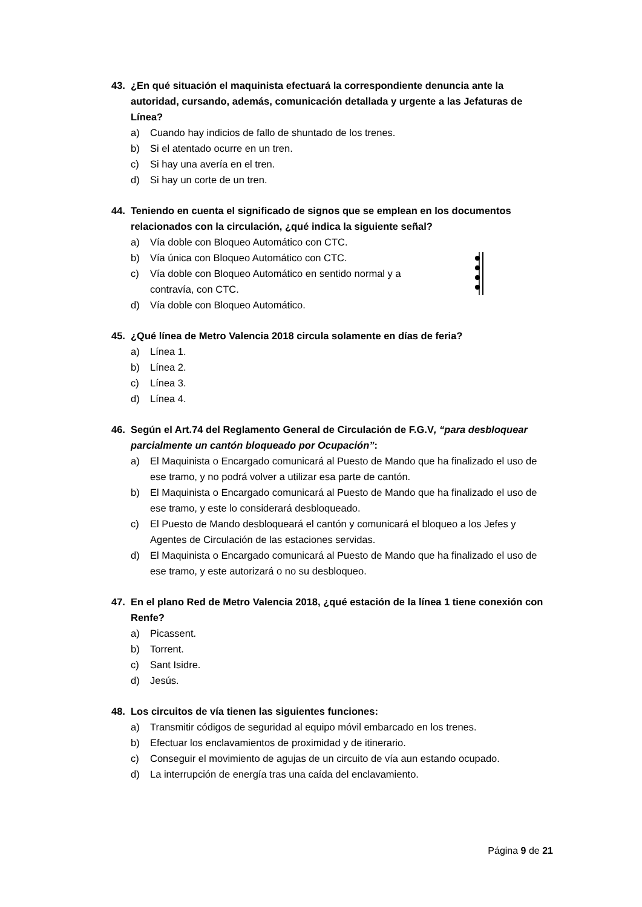43. ¿En qué situación el maquinista efectuará la correspondiente denuncia ante la autoridad, cursando, además, comunicación detallada y urgente a las Jefaturas de Línea?
a) Cuando hay indicios de fallo de shuntado de los trenes.
b) Si el atentado ocurre en un tren.
c) Si hay una avería en el tren.
d) Si hay un corte de un tren.
44. Teniendo en cuenta el significado de signos que se emplean en los documentos relacionados con la circulación, ¿qué indica la siguiente señal?
a) Vía doble con Bloqueo Automático con CTC.
b) Vía única con Bloqueo Automático con CTC.
c) Vía doble con Bloqueo Automático en sentido normal y a contravía, con CTC.
d) Vía doble con Bloqueo Automático.
45. ¿Qué línea de Metro Valencia 2018 circula solamente en días de feria?
a) Línea 1.
b) Línea 2.
c) Línea 3.
d) Línea 4.
46. Según el Art.74 del Reglamento General de Circulación de F.G.V, “para desbloquear parcialmente un cantón bloqueado por Ocupación”:
a) El Maquinista o Encargado comunicará al Puesto de Mando que ha finalizado el uso de ese tramo, y no podrá volver a utilizar esa parte de cantón.
b) El Maquinista o Encargado comunicará al Puesto de Mando que ha finalizado el uso de ese tramo, y este lo considerará desbloqueado.
c) El Puesto de Mando desbloqueará el cantón y comunicará el bloqueo a los Jefes y Agentes de Circulación de las estaciones servidas.
d) El Maquinista o Encargado comunicará al Puesto de Mando que ha finalizado el uso de ese tramo, y este autorizará o no su desbloqueo.
47. En el plano Red de Metro Valencia 2018, ¿qué estación de la línea 1 tiene conexión con Renfe?
a) Picassent.
b) Torrent.
c) Sant Isidre.
d) Jesús.
48. Los circuitos de vía tienen las siguientes funciones:
a) Transmitir códigos de seguridad al equipo móvil embarcado en los trenes.
b) Efectuar los enclavamientos de proximidad y de itinerario.
c) Conseguir el movimiento de agujas de un circuito de vía aun estando ocupado.
d) La interrupción de energía tras una caída del enclavamiento.
Página 9 de 21